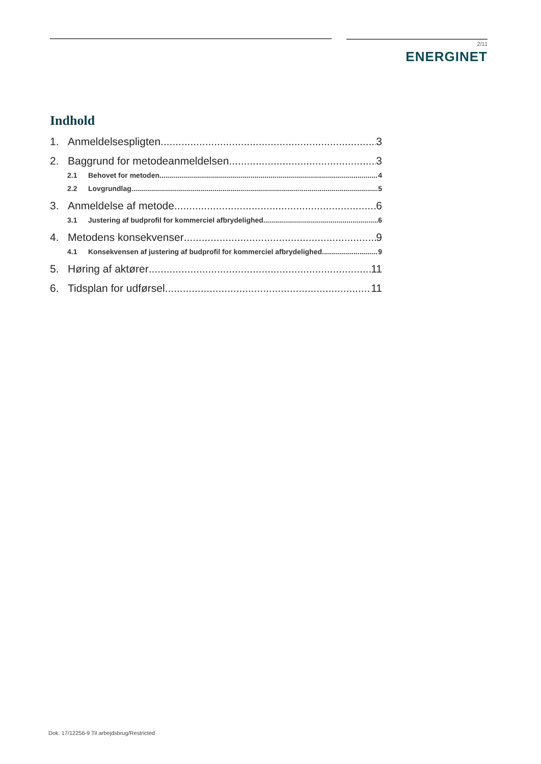2/11
ENERGINET
Indhold
1. Anmeldelsespligten 3
2. Baggrund for metodeanmeldelsen 3
2.1 Behovet for metoden 4
2.2 Lovgrundlag 5
3. Anmeldelse af metode 6
3.1 Justering af budprofil for kommerciel afbrydelighed 6
4. Metodens konsekvenser 9
4.1 Konsekvensen af justering af budprofil for kommerciel afbrydelighed 9
5. Høring af aktører 11
6. Tidsplan for udførsel 11
Dok. 17/12256-9 Til arbejdsbrug/Restricted